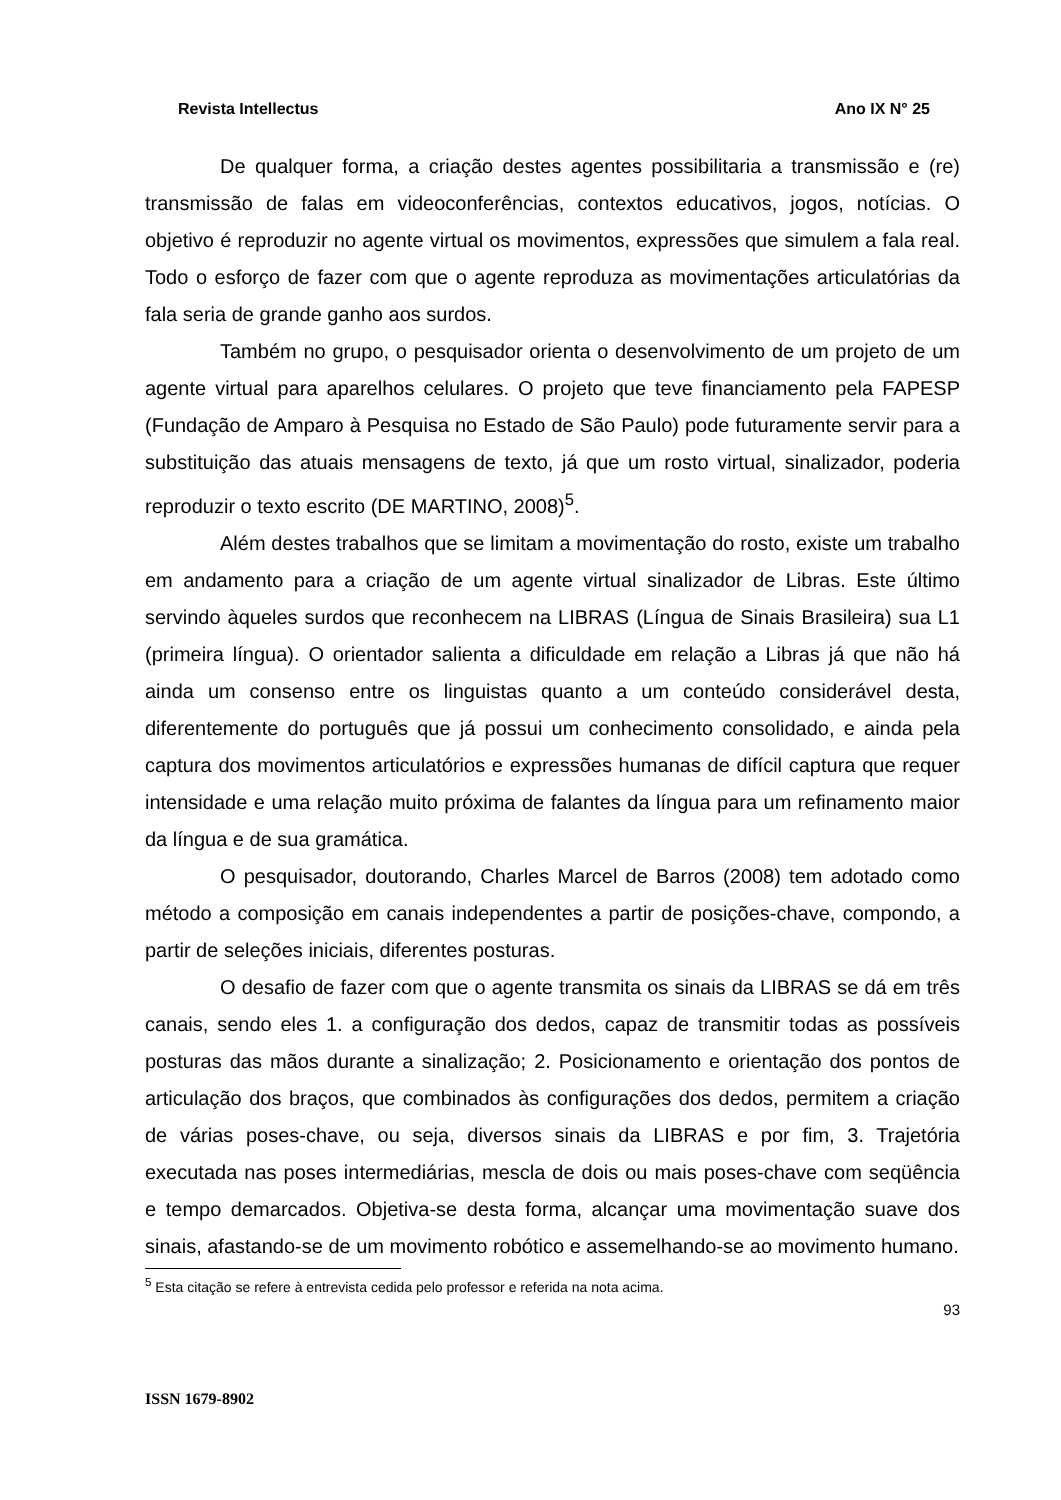Revista Intellectus Ano IX N° 25
De qualquer forma, a criação destes agentes possibilitaria a transmissão e (re) transmissão de falas em videoconferências, contextos educativos, jogos, notícias. O objetivo é reproduzir no agente virtual os movimentos, expressões que simulem a fala real. Todo o esforço de fazer com que o agente reproduza as movimentações articulatórias da fala seria de grande ganho aos surdos.
Também no grupo, o pesquisador orienta o desenvolvimento de um projeto de um agente virtual para aparelhos celulares. O projeto que teve financiamento pela FAPESP (Fundação de Amparo à Pesquisa no Estado de São Paulo) pode futuramente servir para a substituição das atuais mensagens de texto, já que um rosto virtual, sinalizador, poderia reproduzir o texto escrito (DE MARTINO, 2008)<sup>5</sup>.
Além destes trabalhos que se limitam a movimentação do rosto, existe um trabalho em andamento para a criação de um agente virtual sinalizador de Libras. Este último servindo àqueles surdos que reconhecem na LIBRAS (Língua de Sinais Brasileira) sua L1 (primeira língua). O orientador salienta a dificuldade em relação a Libras já que não há ainda um consenso entre os linguistas quanto a um conteúdo considerável desta, diferentemente do português que já possui um conhecimento consolidado, e ainda pela captura dos movimentos articulatórios e expressões humanas de difícil captura que requer intensidade e uma relação muito próxima de falantes da língua para um refinamento maior da língua e de sua gramática.
O pesquisador, doutorando, Charles Marcel de Barros (2008) tem adotado como método a composição em canais independentes a partir de posições-chave, compondo, a partir de seleções iniciais, diferentes posturas.
O desafio de fazer com que o agente transmita os sinais da LIBRAS se dá em três canais, sendo eles 1. a configuração dos dedos, capaz de transmitir todas as possíveis posturas das mãos durante a sinalização; 2. Posicionamento e orientação dos pontos de articulação dos braços, que combinados às configurações dos dedos, permitem a criação de várias poses-chave, ou seja, diversos sinais da LIBRAS e por fim, 3. Trajetória executada nas poses intermediárias, mescla de dois ou mais poses-chave com seqüência e tempo demarcados. Objetiva-se desta forma, alcançar uma movimentação suave dos sinais, afastando-se de um movimento robótico e assemelhando-se ao movimento humano.
<sup>5</sup> Esta citação se refere à entrevista cedida pelo professor e referida na nota acima.
93
ISSN 1679-8902